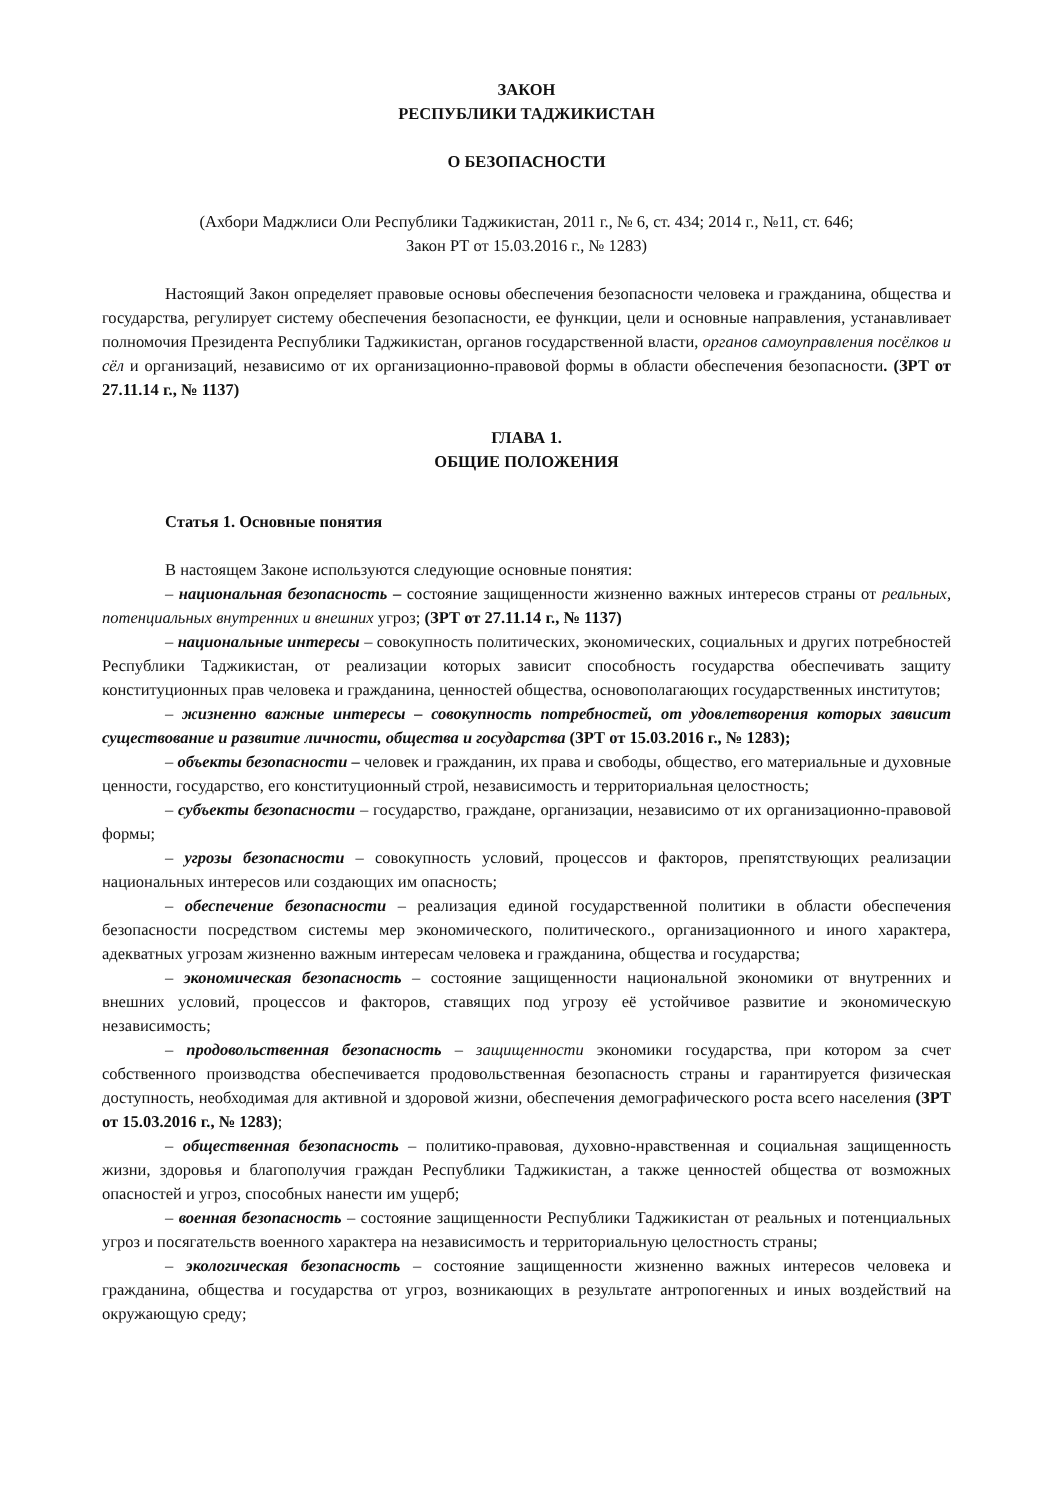ЗАКОН
РЕСПУБЛИКИ ТАДЖИКИСТАН
О БЕЗОПАСНОСТИ
(Ахбори Маджлиси Оли Республики Таджикистан, 2011 г., № 6, ст. 434; 2014 г., №11, ст. 646;
Закон РТ от 15.03.2016 г., № 1283)
Настоящий Закон определяет правовые основы обеспечения безопасности человека и гражданина, общества и государства, регулирует систему обеспечения безопасности, ее функции, цели и основные направления, устанавливает полномочия Президента Республики Таджикистан, органов государственной власти, органов самоуправления посёлков и сёл и организаций, независимо от их организационно-правовой формы в области обеспечения безопасности. (ЗРТ от 27.11.14 г., № 1137)
ГЛАВА 1.
ОБЩИЕ ПОЛОЖЕНИЯ
Статья 1. Основные понятия
В настоящем Законе используются следующие основные понятия:
– национальная безопасность – состояние защищенности жизненно важных интересов страны от реальных, потенциальных внутренних и внешних угроз; (ЗРТ от 27.11.14 г., № 1137)
– национальные интересы – совокупность политических, экономических, социальных и других потребностей Республики Таджикистан, от реализации которых зависит способность государства обеспечивать защиту конституционных прав человека и гражданина, ценностей общества, основополагающих государственных институтов;
– жизненно важные интересы – совокупность потребностей, от удовлетворения которых зависит существование и развитие личности, общества и государства (ЗРТ от 15.03.2016 г., № 1283);
– объекты безопасности – человек и гражданин, их права и свободы, общество, его материальные и духовные ценности, государство, его конституционный строй, независимость и территориальная целостность;
– субъекты безопасности – государство, граждане, организации, независимо от их организационно-правовой формы;
– угрозы безопасности – совокупность условий, процессов и факторов, препятствующих реализации национальных интересов или создающих им опасность;
– обеспечение безопасности – реализация единой государственной политики в области обеспечения безопасности посредством системы мер экономического, политического., организационного и иного характера, адекватных угрозам жизненно важным интересам человека и гражданина, общества и государства;
– экономическая безопасность – состояние защищенности национальной экономики от внутренних и внешних условий, процессов и факторов, ставящих под угрозу её устойчивое развитие и экономическую независимость;
– продовольственная безопасность – защищенности экономики государства, при котором за счет собственного производства обеспечивается продовольственная безопасность страны и гарантируется физическая доступность, необходимая для активной и здоровой жизни, обеспечения демографического роста всего населения (ЗРТ от 15.03.2016 г., № 1283);
– общественная безопасность – политико-правовая, духовно-нравственная и социальная защищенность жизни, здоровья и благополучия граждан Республики Таджикистан, а также ценностей общества от возможных опасностей и угроз, способных нанести им ущерб;
– военная безопасность – состояние защищенности Республики Таджикистан от реальных и потенциальных угроз и посягательств военного характера на независимость и территориальную целостность страны;
– экологическая безопасность – состояние защищенности жизненно важных интересов человека и гражданина, общества и государства от угроз, возникающих в результате антропогенных и иных воздействий на окружающую среду;